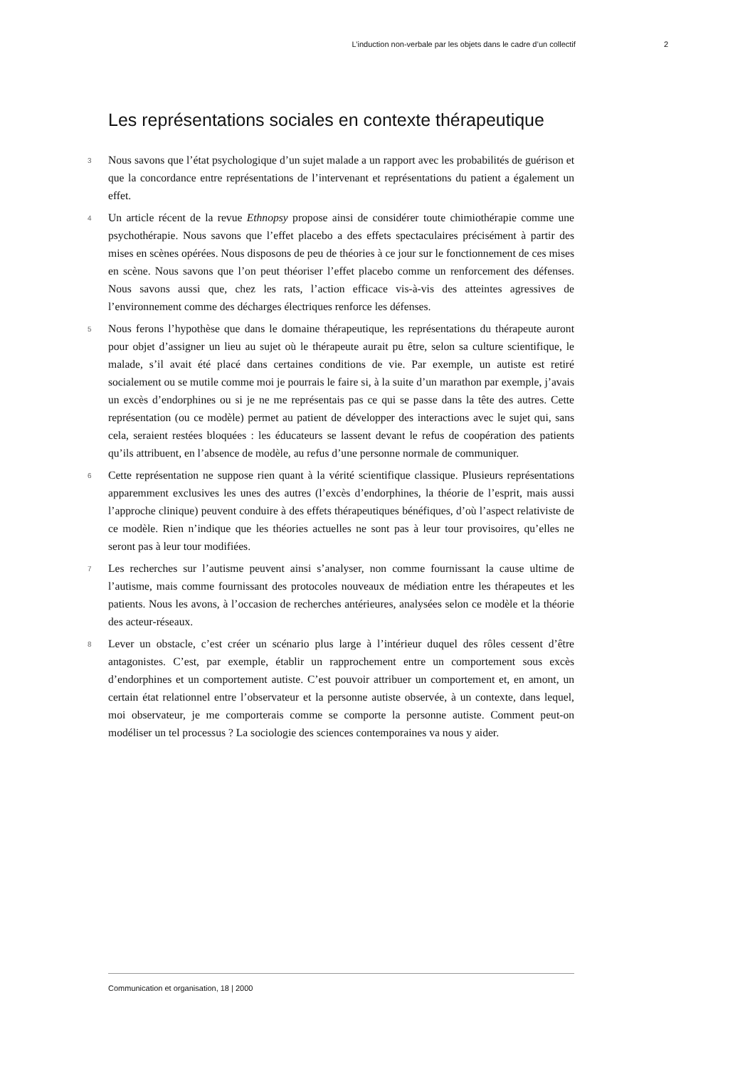L’induction non-verbale par les objets dans le cadre d’un collectif 2
Les représentations sociales en contexte thérapeutique
3 Nous savons que l’état psychologique d’un sujet malade a un rapport avec les probabilités de guérison et que la concordance entre représentations de l’intervenant et représentations du patient a également un effet.
4 Un article récent de la revue Ethnopsy propose ainsi de considérer toute chimiothérapie comme une psychothérapie. Nous savons que l’effet placebo a des effets spectaculaires précisément à partir des mises en scènes opérées. Nous disposons de peu de théories à ce jour sur le fonctionnement de ces mises en scène. Nous savons que l’on peut théoriser l’effet placebo comme un renforcement des défenses. Nous savons aussi que, chez les rats, l’action efficace vis-à-vis des atteintes agressives de l’environnement comme des décharges électriques renforce les défenses.
5 Nous ferons l’hypothèse que dans le domaine thérapeutique, les représentations du thérapeute auront pour objet d’assigner un lieu au sujet où le thérapeute aurait pu être, selon sa culture scientifique, le malade, s’il avait été placé dans certaines conditions de vie. Par exemple, un autiste est retiré socialement ou se mutile comme moi je pourrais le faire si, à la suite d’un marathon par exemple, j’avais un excès d’endorphines ou si je ne me représentais pas ce qui se passe dans la tête des autres. Cette représentation (ou ce modèle) permet au patient de développer des interactions avec le sujet qui, sans cela, seraient restées bloquées : les éducateurs se lassent devant le refus de coopération des patients qu’ils attribuent, en l’absence de modèle, au refus d’une personne normale de communiquer.
6 Cette représentation ne suppose rien quant à la vérité scientifique classique. Plusieurs représentations apparemment exclusives les unes des autres (l’excès d’endorphines, la théorie de l’esprit, mais aussi l’approche clinique) peuvent conduire à des effets thérapeutiques bénéfiques, d’où l’aspect relativiste de ce modèle. Rien n’indique que les théories actuelles ne sont pas à leur tour provisoires, qu’elles ne seront pas à leur tour modifiées.
7 Les recherches sur l’autisme peuvent ainsi s’analyser, non comme fournissant la cause ultime de l’autisme, mais comme fournissant des protocoles nouveaux de médiation entre les thérapeutes et les patients. Nous les avons, à l’occasion de recherches antérieures, analysées selon ce modèle et la théorie des acteur-réseaux.
8 Lever un obstacle, c’est créer un scénario plus large à l’intérieur duquel des rôles cessent d’être antagonistes. C’est, par exemple, établir un rapprochement entre un comportement sous excès d’endorphines et un comportement autiste. C’est pouvoir attribuer un comportement et, en amont, un certain état relationnel entre l’observateur et la personne autiste observée, à un contexte, dans lequel, moi observateur, je me comporterais comme se comporte la personne autiste. Comment peut-on modéliser un tel processus ? La sociologie des sciences contemporaines va nous y aider.
Communication et organisation, 18 | 2000